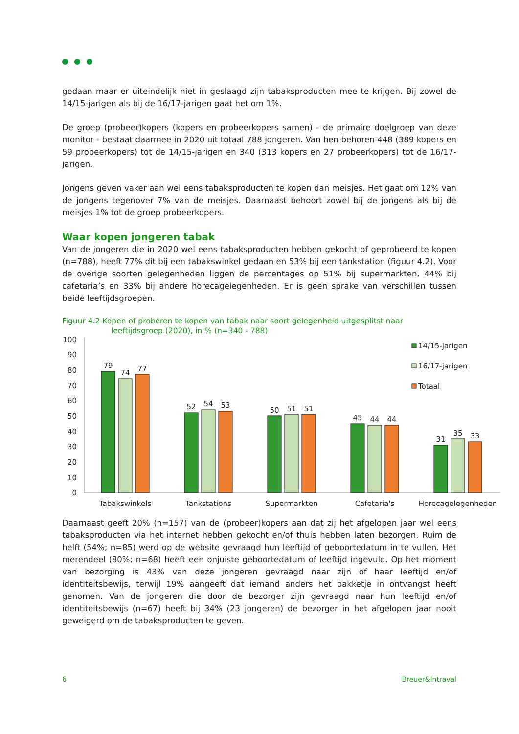gedaan maar er uiteindelijk niet in geslaagd zijn tabaksproducten mee te krijgen. Bij zowel de 14/15-jarigen als bij de 16/17-jarigen gaat het om 1%.
De groep (probeer)kopers (kopers en probeerkopers samen) - de primaire doelgroep van deze monitor - bestaat daarmee in 2020 uit totaal 788 jongeren. Van hen behoren 448 (389 kopers en 59 probeerkopers) tot de 14/15-jarigen en 340 (313 kopers en 27 probeerkopers) tot de 16/17-jarigen.
Jongens geven vaker aan wel eens tabaksproducten te kopen dan meisjes. Het gaat om 12% van de jongens tegenover 7% van de meisjes. Daarnaast behoort zowel bij de jongens als bij de meisjes 1% tot de groep probeerkopers.
Waar kopen jongeren tabak
Van de jongeren die in 2020 wel eens tabaksproducten hebben gekocht of geprobeerd te kopen (n=788), heeft 77% dit bij een tabakswinkel gedaan en 53% bij een tankstation (figuur 4.2). Voor de overige soorten gelegenheden liggen de percentages op 51% bij supermarkten, 44% bij cafetaria’s en 33% bij andere horecagelegenheden. Er is geen sprake van verschillen tussen beide leeftijdsgroepen.
Figuur 4.2 Kopen of proberen te kopen van tabak naar soort gelegenheid uitgesplitst naar
leeftijdsgroep (2020), in % (n=340 - 788)
100
90
80
70
60
50
40
30
20
10
0
79
74
77
52
54
53
50
51
51
45
44
44
31
35
33
Tabakswinkels
Tankstations
Supermarkten
Cafetaria's
Horecagelegenheden
14/15-jarigen
16/17-jarigen
Totaal
Daarnaast geeft 20% (n=157) van de (probeer)kopers aan dat zij het afgelopen jaar wel eens tabaksproducten via het internet hebben gekocht en/of thuis hebben laten bezorgen. Ruim de helft (54%; n=85) werd op de website gevraagd hun leeftijd of geboortedatum in te vullen. Het merendeel (80%; n=68) heeft een onjuiste geboortedatum of leeftijd ingevuld. Op het moment van bezorging is 43% van deze jongeren gevraagd naar zijn of haar leeftijd en/of identiteitsbewijs, terwijl 19% aangeeft dat iemand anders het pakketje in ontvangst heeft genomen. Van de jongeren die door de bezorger zijn gevraagd naar hun leeftijd en/of identiteitsbewijs (n=67) heeft bij 34% (23 jongeren) de bezorger in het afgelopen jaar nooit geweigerd om de tabaksproducten te geven.
6 Breuer&Intraval